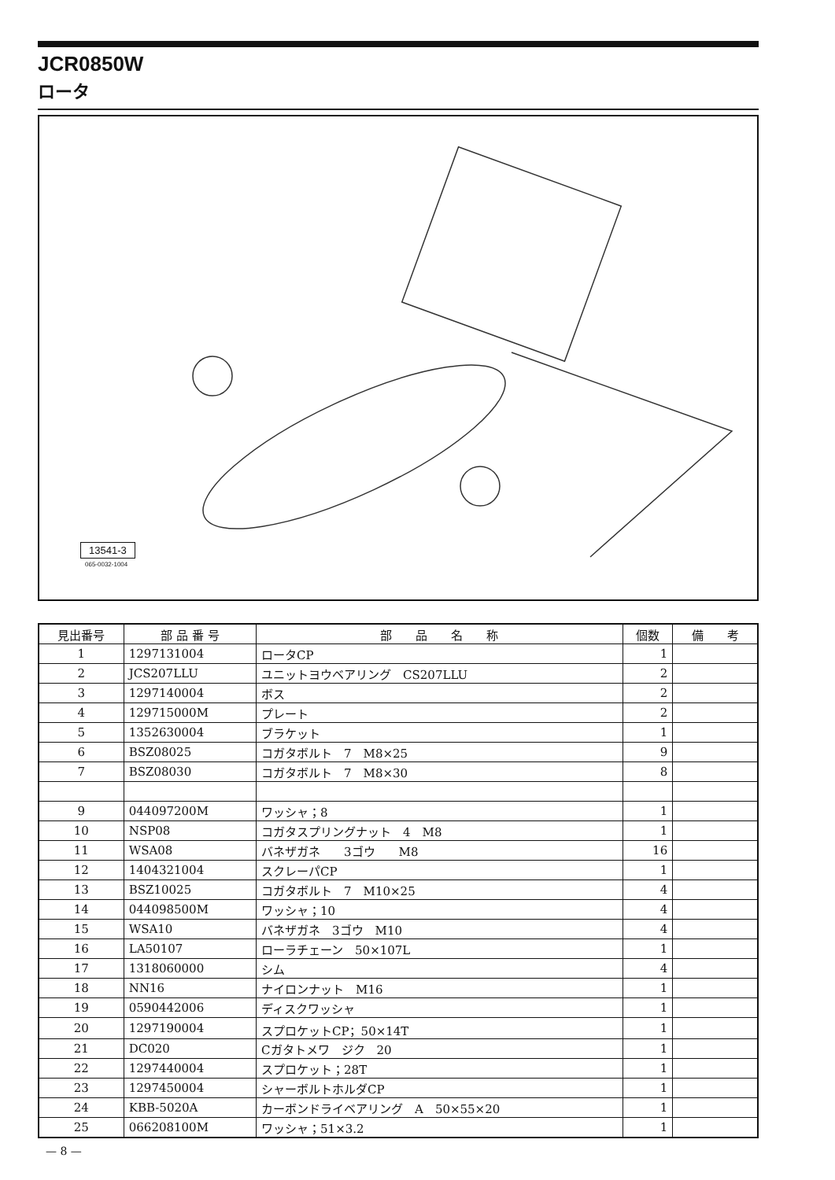JCR0850W
ロータ
13541-3
065-0032-1004
| 見出番号 | 部 品 番 号 | 部 品 名 称 | 個数 | 備 考 |
| --- | --- | --- | --- | --- |
| 1 | 1297131004 | ロータCP | 1 | |
| 2 | JCS207LLU | ユニットヨウベアリング CS207LLU | 2 | |
| 3 | 1297140004 | ボス | 2 | |
| 4 | 129715000M | プレート | 2 | |
| 5 | 1352630004 | ブラケット | 1 | |
| 6 | BSZ08025 | コガタボルト 7 M8×25 | 9 | |
| 7 | BSZ08030 | コガタボルト 7 M8×30 | 8 | |
| 9 | 044097200M | ワッシャ；8 | 1 | |
| 10 | NSP08 | コガタスプリングナット 4 M8 | 1 | |
| 11 | WSA08 | バネザガネ 3ゴウ M8 | 16 | |
| 12 | 1404321004 | スクレーパCP | 1 | |
| 13 | BSZ10025 | コガタボルト 7 M10×25 | 4 | |
| 14 | 044098500M | ワッシャ；10 | 4 | |
| 15 | WSA10 | バネザガネ 3ゴウ M10 | 4 | |
| 16 | LA50107 | ローラチェーン 50×107L | 1 | |
| 17 | 1318060000 | シム | 4 | |
| 18 | NN16 | ナイロンナット M16 | 1 | |
| 19 | 0590442006 | ディスクワッシャ | 1 | |
| 20 | 1297190004 | スプロケットCP；50×14T | 1 | |
| 21 | DC020 | Cガタトメワ ジク 20 | 1 | |
| 22 | 1297440004 | スプロケット；28T | 1 | |
| 23 | 1297450004 | シャーボルトホルダCP | 1 | |
| 24 | KBB-5020A | カーボンドライベアリング A 50×55×20 | 1 | |
| 25 | 066208100M | ワッシャ；51×3.2 | 1 | |
— 8 —